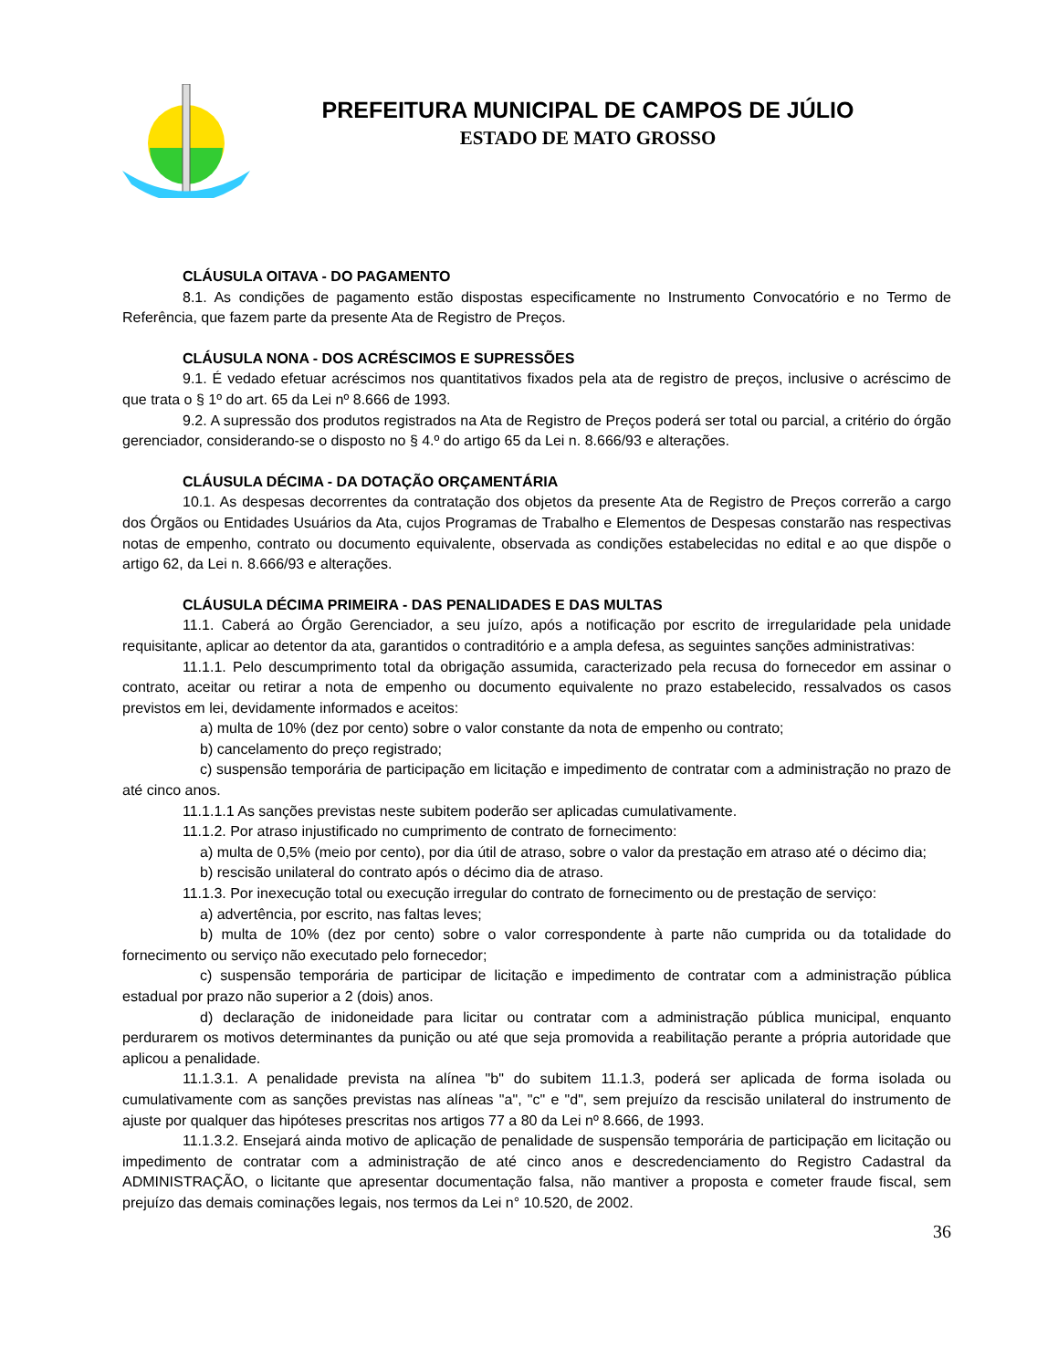PREFEITURA MUNICIPAL DE CAMPOS DE JÚLIO
ESTADO DE MATO GROSSO
CLÁUSULA OITAVA - DO PAGAMENTO
8.1. As condições de pagamento estão dispostas especificamente no Instrumento Convocatório e no Termo de Referência, que fazem parte da presente Ata de Registro de Preços.
CLÁUSULA NONA - DOS ACRÉSCIMOS E SUPRESSÕES
9.1. É vedado efetuar acréscimos nos quantitativos fixados pela ata de registro de preços, inclusive o acréscimo de que trata o § 1º do art. 65 da Lei nº 8.666 de 1993.
9.2. A supressão dos produtos registrados na Ata de Registro de Preços poderá ser total ou parcial, a critério do órgão gerenciador, considerando-se o disposto no § 4.º do artigo 65 da Lei n. 8.666/93 e alterações.
CLÁUSULA DÉCIMA - DA DOTAÇÃO ORÇAMENTÁRIA
10.1. As despesas decorrentes da contratação dos objetos da presente Ata de Registro de Preços correrão a cargo dos Órgãos ou Entidades Usuários da Ata, cujos Programas de Trabalho e Elementos de Despesas constarão nas respectivas notas de empenho, contrato ou documento equivalente, observada as condições estabelecidas no edital e ao que dispõe o artigo 62, da Lei n. 8.666/93 e alterações.
CLÁUSULA DÉCIMA PRIMEIRA - DAS PENALIDADES E DAS MULTAS
11.1. Caberá ao Órgão Gerenciador, a seu juízo, após a notificação por escrito de irregularidade pela unidade requisitante, aplicar ao detentor da ata, garantidos o contraditório e a ampla defesa, as seguintes sanções administrativas:
11.1.1. Pelo descumprimento total da obrigação assumida, caracterizado pela recusa do fornecedor em assinar o contrato, aceitar ou retirar a nota de empenho ou documento equivalente no prazo estabelecido, ressalvados os casos previstos em lei, devidamente informados e aceitos:
a) multa de 10% (dez por cento) sobre o valor constante da nota de empenho ou contrato;
b) cancelamento do preço registrado;
c) suspensão temporária de participação em licitação e impedimento de contratar com a administração no prazo de até cinco anos.
11.1.1.1 As sanções previstas neste subitem poderão ser aplicadas cumulativamente.
11.1.2. Por atraso injustificado no cumprimento de contrato de fornecimento:
a) multa de 0,5% (meio por cento), por dia útil de atraso, sobre o valor da prestação em atraso até o décimo dia;
b) rescisão unilateral do contrato após o décimo dia de atraso.
11.1.3. Por inexecução total ou execução irregular do contrato de fornecimento ou de prestação de serviço:
a) advertência, por escrito, nas faltas leves;
b) multa de 10% (dez por cento) sobre o valor correspondente à parte não cumprida ou da totalidade do fornecimento ou serviço não executado pelo fornecedor;
c) suspensão temporária de participar de licitação e impedimento de contratar com a administração pública estadual por prazo não superior a 2 (dois) anos.
d) declaração de inidoneidade para licitar ou contratar com a administração pública municipal, enquanto perdurarem os motivos determinantes da punição ou até que seja promovida a reabilitação perante a própria autoridade que aplicou a penalidade.
11.1.3.1. A penalidade prevista na alínea "b" do subitem 11.1.3, poderá ser aplicada de forma isolada ou cumulativamente com as sanções previstas nas alíneas "a", "c" e "d", sem prejuízo da rescisão unilateral do instrumento de ajuste por qualquer das hipóteses prescritas nos artigos 77 a 80 da Lei nº 8.666, de 1993.
11.1.3.2. Ensejará ainda motivo de aplicação de penalidade de suspensão temporária de participação em licitação ou impedimento de contratar com a administração de até cinco anos e descredenciamento do Registro Cadastral da ADMINISTRAÇÃO, o licitante que apresentar documentação falsa, não mantiver a proposta e cometer fraude fiscal, sem prejuízo das demais cominações legais, nos termos da Lei n° 10.520, de 2002.
36